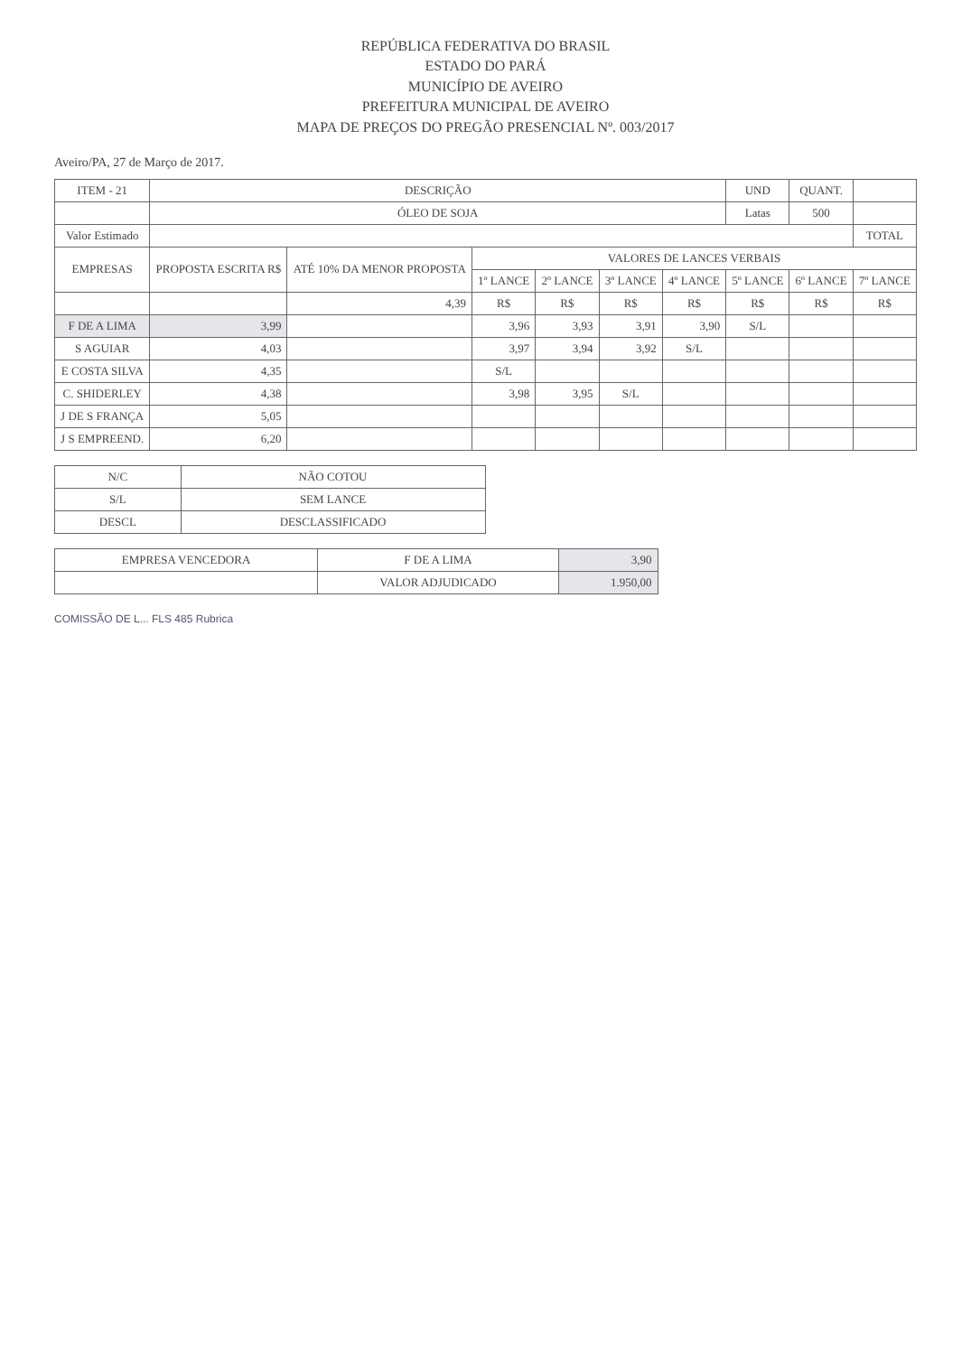REPÚBLICA FEDERATIVA DO BRASIL
ESTADO DO PARÁ
MUNICÍPIO DE AVEIRO
PREFEITURA MUNICIPAL DE AVEIRO
MAPA DE PREÇOS DO PREGÃO PRESENCIAL Nº. 003/2017
Aveiro/PA, 27 de Março de 2017.
| ITEM - 21 | DESCRIÇÃO | | | | | | UND | QUANT. | |
| --- | --- | --- | --- | --- | --- | --- | --- | --- | --- |
| | ÓLEO DE SOJA | | | | | | Latas | 500 | |
| Valor Estimado | | | | | | | | | TOTAL |
| EMPRESAS | PROPOSTA ESCRITA R$ | ATÉ 10% DA MENOR PROPOSTA | VALORES DE LANCES VERBAIS | | | | | | |
| | | | 1º LANCE | 2º LANCE | 3º LANCE | 4º LANCE | 5º LANCE | 6º LANCE | 7º LANCE |
| | | 4,39 | R$ | R$ | R$ | R$ | R$ | R$ | R$ |
| F DE A LIMA | 3,99 | | 3,96 | 3,93 | 3,91 | 3,90 | S/L | | |
| S AGUIAR | 4,03 | | 3,97 | 3,94 | 3,92 | S/L | | | |
| E COSTA SILVA | 4,35 | | S/L | | | | | | |
| C. SHIDERLEY | 4,38 | | 3,98 | 3,95 | S/L | | | | |
| J DE S FRANÇA | 5,05 | | | | | | | | |
| J S EMPREEND. | 6,20 | | | | | | | | |
| N/C | NÃO COTOU |
| S/L | SEM LANCE |
| DESCL | DESCLASSIFICADO |
| EMPRESA VENCEDORA | F DE A LIMA | 3,90 |
| | VALOR ADJUDICADO | 1.950,00 |
COMISSÃO DE L... FLS 485 Rubrica